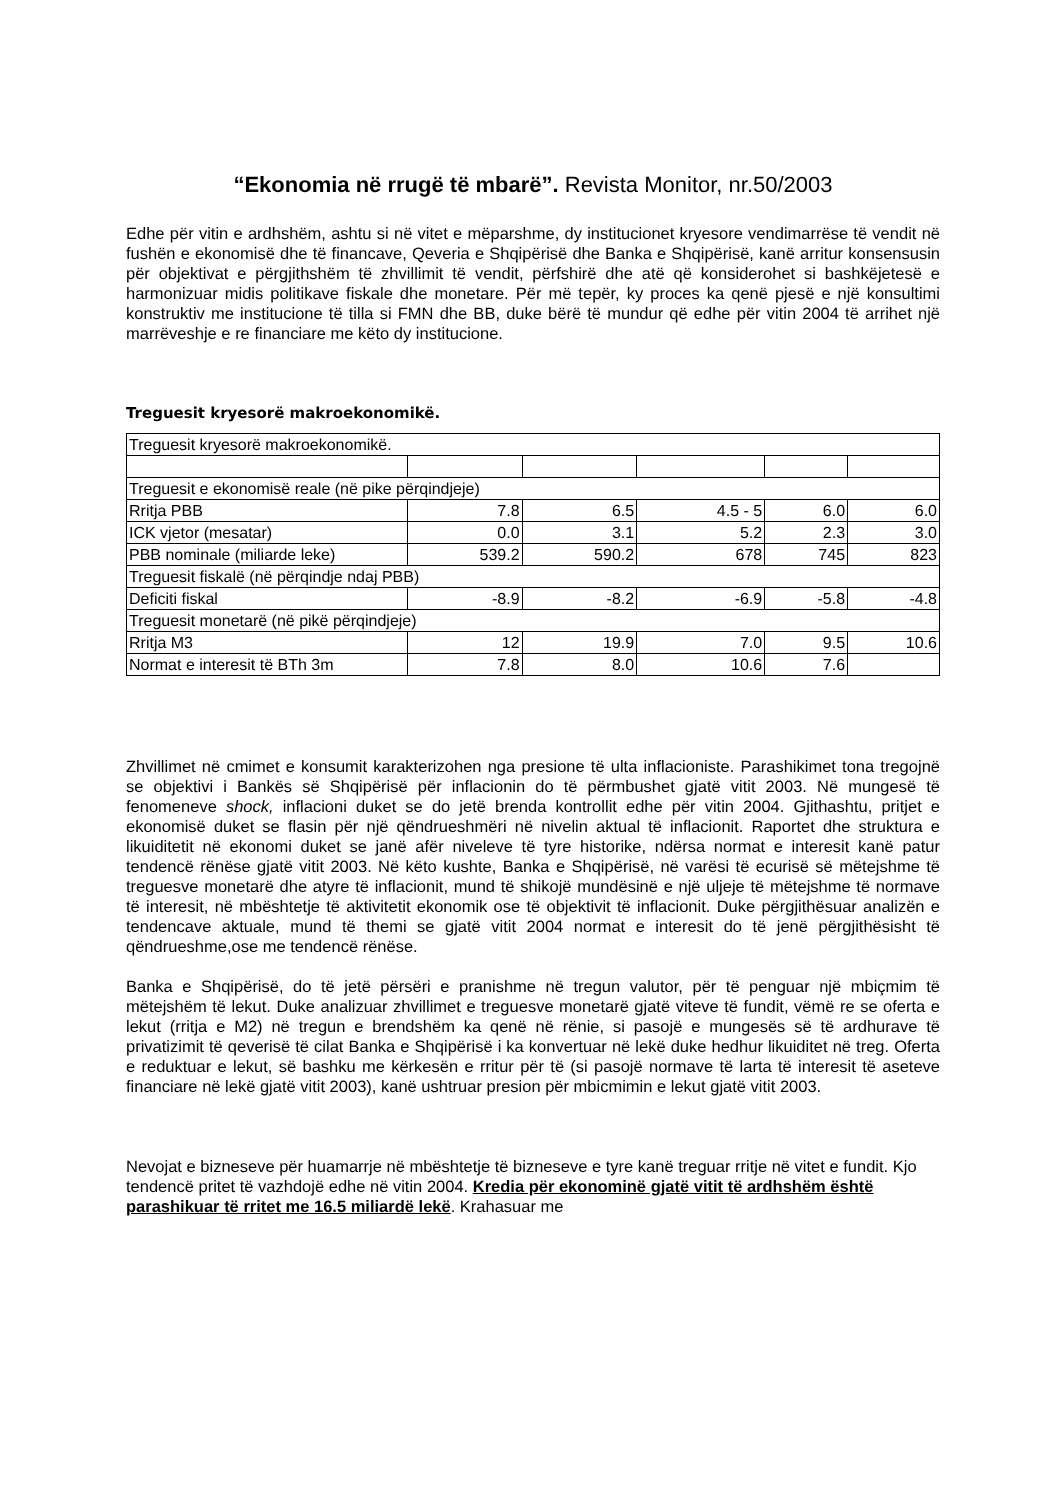“Ekonomia në rrugë të mbarë”. Revista Monitor, nr.50/2003
Edhe për vitin e ardhshëm, ashtu si në vitet e mëparshme, dy institucionet kryesore vendimarrëse të vendit në fushën e ekonomisë dhe të financave, Qeveria e Shqipërisë dhe Banka e Shqipërisë, kanë arritur konsensusin për objektivat e përgjithshëm të zhvillimit të vendit, përfshirë dhe atë që konsiderohet si bashkëjetesë e harmonizuar midis politikave fiskale dhe monetare. Për më tepër, ky proces ka qenë pjesë e një konsultimi konstruktiv me institucione të tilla si FMN dhe BB, duke bërë të mundur që edhe për vitin 2004 të arrihet një marrëveshje e re financiare me këto dy institucione.
Treguesit kryesorë makroekonomikë.
| Treguesit kryesorë makroekonomikë. | | | | | |
| Treguesit e ekonomisë reale (në pike përqindjeje) | | | | | |
| Rritja PBB | 7.8 | 6.5 | 4.5 - 5 | 6.0 | 6.0 |
| ICK vjetor (mesatar) | 0.0 | 3.1 | 5.2 | 2.3 | 3.0 |
| PBB nominale (miliarde leke) | 539.2 | 590.2 | 678 | 745 | 823 |
| Treguesit fiskalë (në përqindje ndaj PBB) | | | | | |
| Deficiti fiskal | -8.9 | -8.2 | -6.9 | -5.8 | -4.8 |
| Treguesit monetarë (në pikë përqindjeje) | | | | | |
| Rritja M3 | 12 | 19.9 | 7.0 | 9.5 | 10.6 |
| Normat e interesit të BTh 3m | 7.8 | 8.0 | 10.6 | 7.6 | |
Zhvillimet në cmimet e konsumit karakterizohen nga presione të ulta inflacioniste. Parashikimet tona tregojnë se objektivi i Bankës së Shqipërisë për inflacionin do të përmbushet gjatë vitit 2003. Në mungesë të fenomeneve shock, inflacioni duket se do jetë brenda kontrollit edhe për vitin 2004. Gjithashtu, pritjet e ekonomisë duket se flasin për një qëndrueshmëri në nivelin aktual të inflacionit. Raportet dhe struktura e likuiditetit në ekonomi duket se janë afër niveleve të tyre historike, ndërsa normat e interesit kanë patur tendencë rënëse gjatë vitit 2003. Në këto kushte, Banka e Shqipërisë, në varësi të ecurisë së mëtejshme të treguesve monetarë dhe atyre të inflacionit, mund të shikojë mundësinë e një uljeje të mëtejshme të normave të interesit, në mbështetje të aktivitetit ekonomik ose të objektivit të inflacionit. Duke përgjithësuar analizën e tendencave aktuale, mund të themi se gjatë vitit 2004 normat e interesit do të jenë përgjithësisht të qëndrueshme,ose me tendencë rënëse.
Banka e Shqipërisë, do të jetë përsëri e pranishme në tregun valutor, për të penguar një mbiçmim të mëtejshëm të lekut. Duke analizuar zhvillimet e treguesve monetarë gjatë viteve të fundit, vëmë re se oferta e lekut (rritja e M2) në tregun e brendshëm ka qenë në rënie, si pasojë e mungesës së të ardhurave të privatizimit të qeverisë të cilat Banka e Shqipërisë i ka konvertuar në lekë duke hedhur likuiditet në treg. Oferta e reduktuar e lekut, së bashku me kërkesën e rritur për të (si pasojë normave të larta të interesit të aseteve financiare në lekë gjatë vitit 2003), kanë ushtruar presion për mbicmimin e lekut gjatë vitit 2003.
Nevojat e bizneseve për huamarrje në mbështetje të bizneseve e tyre kanë treguar rritje në vitet e fundit. Kjo tendencë pritet të vazhdojë edhe në vitin 2004. Kredia për ekonominë gjatë vitit të ardhshëm është parashikuar të rritet me 16.5 miliardë lekë. Krahasuar me